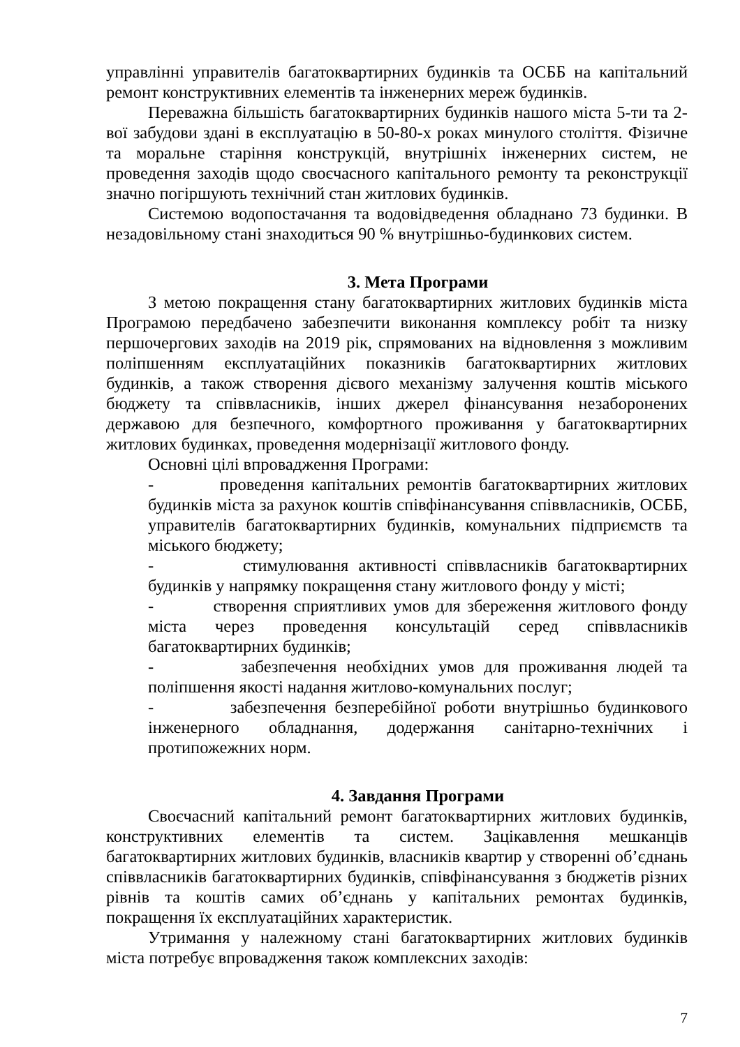управлінні управителів багатоквартирних будинків та ОСББ на капітальний ремонт конструктивних елементів та інженерних мереж будинків.
Переважна більшість багатоквартирних будинків нашого міста 5-ти та 2-вої забудови здані в експлуатацію в 50-80-х роках минулого століття. Фізичне та моральне старіння конструкцій, внутрішніх інженерних систем, не проведення заходів щодо своєчасного капітального ремонту та реконструкції значно погіршують технічний стан житлових будинків.
Системою водопостачання та водовідведення обладнано 73 будинки. В незадовільному стані знаходиться 90 % внутрішньо-будинкових систем.
3. Мета Програми
З метою покращення стану багатоквартирних житлових будинків міста Програмою передбачено забезпечити виконання комплексу робіт та низку першочергових заходів на 2019 рік, спрямованих на відновлення з можливим поліпшенням експлуатаційних показників багатоквартирних житлових будинків, а також створення дієвого механізму залучення коштів міського бюджету та співвласників, інших джерел фінансування незаборонених державою для безпечного, комфортного проживання у багатоквартирних житлових будинках, проведення модернізації житлового фонду.
Основні цілі впровадження Програми:
- проведення капітальних ремонтів багатоквартирних житлових будинків міста за рахунок коштів співфінансування співвласників, ОСББ, управителів багатоквартирних будинків, комунальних підприємств та міського бюджету;
- стимулювання активності співвласників багатоквартирних будинків у напрямку покращення стану житлового фонду у місті;
- створення сприятливих умов для збереження житлового фонду міста через проведення консультацій серед співвласників багатоквартирних будинків;
- забезпечення необхідних умов для проживання людей та поліпшення якості надання житлово-комунальних послуг;
- забезпечення безперебійної роботи внутрішньо будинкового інженерного обладнання, додержання санітарно-технічних і протипожежних норм.
4. Завдання Програми
Своєчасний капітальний ремонт багатоквартирних житлових будинків, конструктивних елементів та систем. Зацікавлення мешканців багатоквартирних житлових будинків, власників квартир у створенні об’єднань співвласників багатоквартирних будинків, співфінансування з бюджетів різних рівнів та коштів самих об’єднань у капітальних ремонтах будинків, покращення їх експлуатаційних характеристик.
Утримання у належному стані багатоквартирних житлових будинків міста потребує впровадження також комплексних заходів:
7